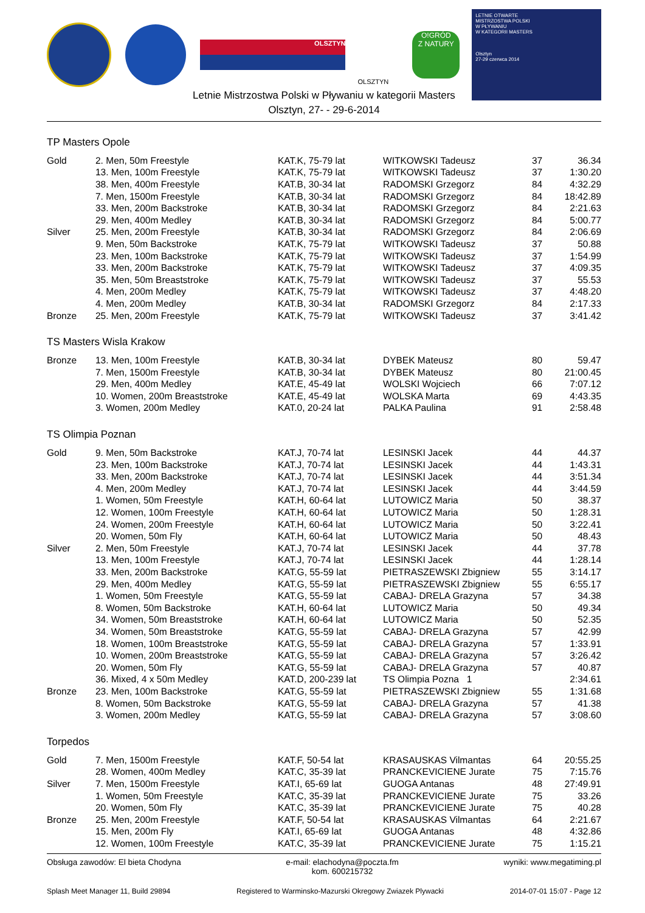OLSZTYN
OLSZTYN
O!GRÓD
Z NATURY
LETNIE OTWARTE
MISTRZOSTWA POLSKI
W PŁYWANIU
W KATEGORII MASTERS
Olsztyn
27-29 czerwca 2014
Letnie Mistrzostwa Polski w Pływaniu w kategorii Masters
Olsztyn, 27- - 29-6-2014
TP Masters Opole
| Gold | 2. Men, 50m Freestyle | KAT.K, 75-79 lat | WITKOWSKI Tadeusz | 37 | 36.34 |
| | 13. Men, 100m Freestyle | KAT.K, 75-79 lat | WITKOWSKI Tadeusz | 37 | 1:30.20 |
| | 38. Men, 400m Freestyle | KAT.B, 30-34 lat | RADOMSKI Grzegorz | 84 | 4:32.29 |
| | 7. Men, 1500m Freestyle | KAT.B, 30-34 lat | RADOMSKI Grzegorz | 84 | 18:42.89 |
| | 33. Men, 200m Backstroke | KAT.B, 30-34 lat | RADOMSKI Grzegorz | 84 | 2:21.63 |
| | 29. Men, 400m Medley | KAT.B, 30-34 lat | RADOMSKI Grzegorz | 84 | 5:00.77 |
| Silver | 25. Men, 200m Freestyle | KAT.B, 30-34 lat | RADOMSKI Grzegorz | 84 | 2:06.69 |
| | 9. Men, 50m Backstroke | KAT.K, 75-79 lat | WITKOWSKI Tadeusz | 37 | 50.88 |
| | 23. Men, 100m Backstroke | KAT.K, 75-79 lat | WITKOWSKI Tadeusz | 37 | 1:54.99 |
| | 33. Men, 200m Backstroke | KAT.K, 75-79 lat | WITKOWSKI Tadeusz | 37 | 4:09.35 |
| | 35. Men, 50m Breaststroke | KAT.K, 75-79 lat | WITKOWSKI Tadeusz | 37 | 55.53 |
| | 4. Men, 200m Medley | KAT.K, 75-79 lat | WITKOWSKI Tadeusz | 37 | 4:48.20 |
| | 4. Men, 200m Medley | KAT.B, 30-34 lat | RADOMSKI Grzegorz | 84 | 2:17.33 |
| Bronze | 25. Men, 200m Freestyle | KAT.K, 75-79 lat | WITKOWSKI Tadeusz | 37 | 3:41.42 |
TS Masters Wisla Krakow
| Bronze | 13. Men, 100m Freestyle | KAT.B, 30-34 lat | DYBEK Mateusz | 80 | 59.47 |
| | 7. Men, 1500m Freestyle | KAT.B, 30-34 lat | DYBEK Mateusz | 80 | 21:00.45 |
| | 29. Men, 400m Medley | KAT.E, 45-49 lat | WOLSKI Wojciech | 66 | 7:07.12 |
| | 10. Women, 200m Breaststroke | KAT.E, 45-49 lat | WOLSKA Marta | 69 | 4:43.35 |
| | 3. Women, 200m Medley | KAT.0, 20-24 lat | PALKA Paulina | 91 | 2:58.48 |
TS Olimpia Poznan
| Gold | 9. Men, 50m Backstroke | KAT.J, 70-74 lat | LESINSKI Jacek | 44 | 44.37 |
| | 23. Men, 100m Backstroke | KAT.J, 70-74 lat | LESINSKI Jacek | 44 | 1:43.31 |
| | 33. Men, 200m Backstroke | KAT.J, 70-74 lat | LESINSKI Jacek | 44 | 3:51.34 |
| | 4. Men, 200m Medley | KAT.J, 70-74 lat | LESINSKI Jacek | 44 | 3:44.59 |
| | 1. Women, 50m Freestyle | KAT.H, 60-64 lat | LUTOWICZ Maria | 50 | 38.37 |
| | 12. Women, 100m Freestyle | KAT.H, 60-64 lat | LUTOWICZ Maria | 50 | 1:28.31 |
| | 24. Women, 200m Freestyle | KAT.H, 60-64 lat | LUTOWICZ Maria | 50 | 3:22.41 |
| | 20. Women, 50m Fly | KAT.H, 60-64 lat | LUTOWICZ Maria | 50 | 48.43 |
| Silver | 2. Men, 50m Freestyle | KAT.J, 70-74 lat | LESINSKI Jacek | 44 | 37.78 |
| | 13. Men, 100m Freestyle | KAT.J, 70-74 lat | LESINSKI Jacek | 44 | 1:28.14 |
| | 33. Men, 200m Backstroke | KAT.G, 55-59 lat | PIETRASZEWSKI Zbigniew | 55 | 3:14.17 |
| | 29. Men, 400m Medley | KAT.G, 55-59 lat | PIETRASZEWSKI Zbigniew | 55 | 6:55.17 |
| | 1. Women, 50m Freestyle | KAT.G, 55-59 lat | CABAJ- DRELA Grazyna | 57 | 34.38 |
| | 8. Women, 50m Backstroke | KAT.H, 60-64 lat | LUTOWICZ Maria | 50 | 49.34 |
| | 34. Women, 50m Breaststroke | KAT.H, 60-64 lat | LUTOWICZ Maria | 50 | 52.35 |
| | 34. Women, 50m Breaststroke | KAT.G, 55-59 lat | CABAJ- DRELA Grazyna | 57 | 42.99 |
| | 18. Women, 100m Breaststroke | KAT.G, 55-59 lat | CABAJ- DRELA Grazyna | 57 | 1:33.91 |
| | 10. Women, 200m Breaststroke | KAT.G, 55-59 lat | CABAJ- DRELA Grazyna | 57 | 3:26.42 |
| | 20. Women, 50m Fly | KAT.G, 55-59 lat | CABAJ- DRELA Grazyna | 57 | 40.87 |
| | 36. Mixed, 4 x 50m Medley | KAT.D, 200-239 lat | TS Olimpia Pozna 1 | | 2:34.61 |
| Bronze | 23. Men, 100m Backstroke | KAT.G, 55-59 lat | PIETRASZEWSKI Zbigniew | 55 | 1:31.68 |
| | 8. Women, 50m Backstroke | KAT.G, 55-59 lat | CABAJ- DRELA Grazyna | 57 | 41.38 |
| | 3. Women, 200m Medley | KAT.G, 55-59 lat | CABAJ- DRELA Grazyna | 57 | 3:08.60 |
Torpedos
| Gold | 7. Men, 1500m Freestyle | KAT.F, 50-54 lat | KRASAUSKAS Vilmantas | 64 | 20:55.25 |
| | 28. Women, 400m Medley | KAT.C, 35-39 lat | PRANCKEVICIENE Jurate | 75 | 7:15.76 |
| Silver | 7. Men, 1500m Freestyle | KAT.I, 65-69 lat | GUOGA Antanas | 48 | 27:49.91 |
| | 1. Women, 50m Freestyle | KAT.C, 35-39 lat | PRANCKEVICIENE Jurate | 75 | 33.26 |
| | 20. Women, 50m Fly | KAT.C, 35-39 lat | PRANCKEVICIENE Jurate | 75 | 40.28 |
| Bronze | 25. Men, 200m Freestyle | KAT.F, 50-54 lat | KRASAUSKAS Vilmantas | 64 | 2:21.67 |
| | 15. Men, 200m Fly | KAT.I, 65-69 lat | GUOGA Antanas | 48 | 4:32.86 |
| | 12. Women, 100m Freestyle | KAT.C, 35-39 lat | PRANCKEVICIENE Jurate | 75 | 1:15.21 |
Obsługa zawodów: El bieta Chodyna e-mail: elachodyna@poczta.fm
kom. 600215732 wyniki: www.megatiming.pl
Splash Meet Manager 11, Build 29894 Registered to Warminsko-Mazurski Okregowy Zwiazek Plywacki 2014-07-01 15:07 - Page 12